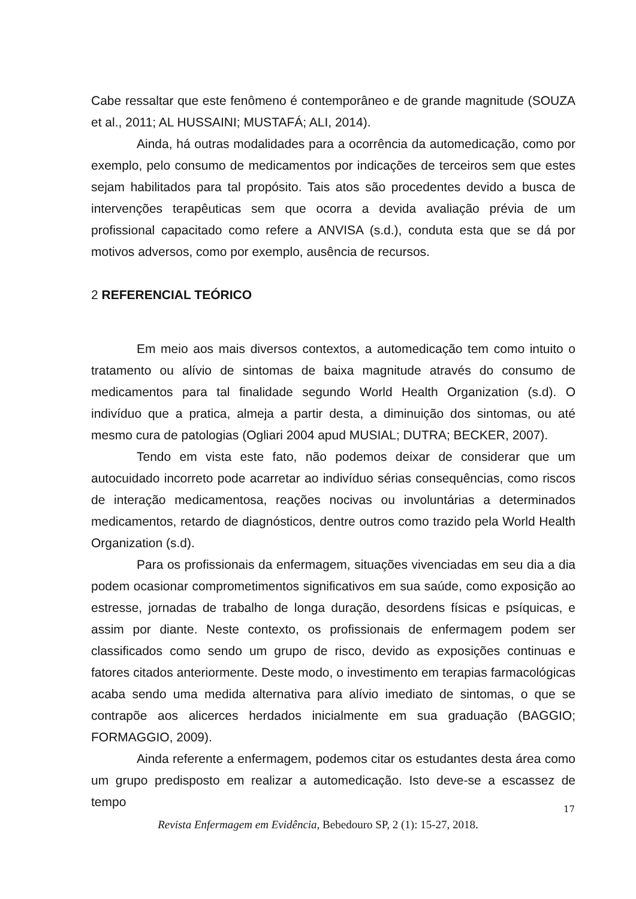Cabe ressaltar que este fenômeno é contemporâneo e de grande magnitude (SOUZA et al., 2011; AL HUSSAINI; MUSTAFÁ; ALI, 2014).
Ainda, há outras modalidades para a ocorrência da automedicação, como por exemplo, pelo consumo de medicamentos por indicações de terceiros sem que estes sejam habilitados para tal propósito. Tais atos são procedentes devido a busca de intervenções terapêuticas sem que ocorra a devida avaliação prévia de um profissional capacitado como refere a ANVISA (s.d.), conduta esta que se dá por motivos adversos, como por exemplo, ausência de recursos.
2 REFERENCIAL TEÓRICO
Em meio aos mais diversos contextos, a automedicação tem como intuito o tratamento ou alívio de sintomas de baixa magnitude através do consumo de medicamentos para tal finalidade segundo World Health Organization (s.d). O indivíduo que a pratica, almeja a partir desta, a diminuição dos sintomas, ou até mesmo cura de patologias (Ogliari 2004 apud MUSIAL; DUTRA; BECKER, 2007).
Tendo em vista este fato, não podemos deixar de considerar que um autocuidado incorreto pode acarretar ao indivíduo sérias consequências, como riscos de interação medicamentosa, reações nocivas ou involuntárias a determinados medicamentos, retardo de diagnósticos, dentre outros como trazido pela World Health Organization (s.d).
Para os profissionais da enfermagem, situações vivenciadas em seu dia a dia podem ocasionar comprometimentos significativos em sua saúde, como exposição ao estresse, jornadas de trabalho de longa duração, desordens físicas e psíquicas, e assim por diante. Neste contexto, os profissionais de enfermagem podem ser classificados como sendo um grupo de risco, devido as exposições continuas e fatores citados anteriormente. Deste modo, o investimento em terapias farmacológicas acaba sendo uma medida alternativa para alívio imediato de sintomas, o que se contrapõe aos alicerces herdados inicialmente em sua graduação (BAGGIO; FORMAGGIO, 2009).
Ainda referente a enfermagem, podemos citar os estudantes desta área como um grupo predisposto em realizar a automedicação. Isto deve-se a escassez de tempo
17
Revista Enfermagem em Evidência, Bebedouro SP, 2 (1): 15-27, 2018.